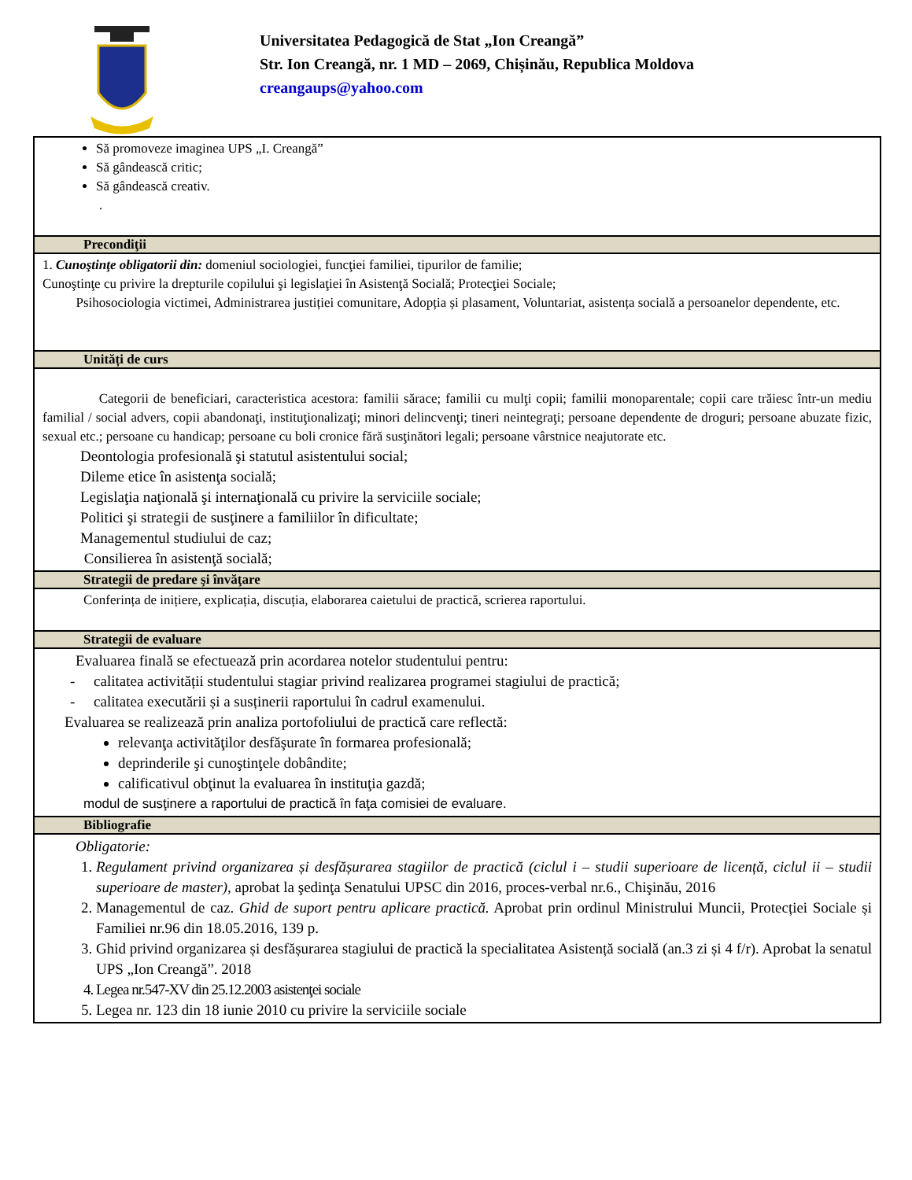Universitatea Pedagogică de Stat „Ion Creangă”
Str. Ion Creangă, nr. 1 MD – 2069, Chișinău, Republica Moldova
creangaups@yahoo.com
| Să promoveze imaginea UPS „I. Creangă” Să gândească critic; Să gândească creativ. . |
| Precondiţii |
| 1. Cunoştinţe obligatorii din: domeniul sociologiei, funcţiei familiei, tipurilor de familie; Cunoştinţe cu privire la drepturile copilului şi legislaţiei în Asistenţă Socială; Protecţiei Sociale; Psihosociologia victimei, Administrarea justiției comunitare, Adopția și plasament, Voluntariat, asistența socială a persoanelor dependente, etc. |
| Unități de curs |
| Categorii de beneficiari, caracteristica acestora: familii sărace; familii cu mulţi copii; familii monoparentale; copii care trăiesc într-un mediu familial / social advers, copii abandonaţi, instituţionalizaţi; minori delincvenţi; tineri neintegraţi; persoane dependente de droguri; persoane abuzate fizic, sexual etc.; persoane cu handicap; persoane cu boli cronice fără susţinători legali; persoane vârstnice neajutorate etc. Deontologia profesională şi statutul asistentului social; Dileme etice în asistenţa socială; Legislaţia naţională şi internaţională cu privire la serviciile sociale; Politici şi strategii de susţinere a familiilor în dificultate; Managementul studiului de caz; Consilierea în asistenţă socială; |
| Strategii de predare şi învăţare |
| Conferința de inițiere, explicația, discuția, elaborarea caietului de practică, scrierea raportului. |
| Strategii de evaluare |
| Evaluarea finală se efectuează prin acordarea notelor studentului pentru: - calitatea activității studentului stagiar privind realizarea programei stagiului de practică; - calitatea executării și a susținerii raportului în cadrul examenului. Evaluarea se realizează prin analiza portofoliului de practică care reflectă: relevanţa activităţilor desfăşurate în formarea profesională; deprinderile şi cunoştinţele dobândite; calificativul obţinut la evaluarea în instituţia gazdă; modul de susţinere a raportului de practică în faţa comisiei de evaluare. |
| Bibliografie |
| Obligatorie: 1. Regulament privind organizarea și desfășurarea stagiilor de practică (ciclul i – studii superioare de licență, ciclul ii – studii superioare de master), aprobat la şedinţa Senatului UPSC din 2016, proces-verbal nr.6., Chişinău, 2016 2. Managementul de caz. Ghid de suport pentru aplicare practică. Aprobat prin ordinul Ministrului Muncii, Protecției Sociale și Familiei nr.96 din 18.05.2016, 139 p. 3. Ghid privind organizarea și desfășurarea stagiului de practică la specialitatea Asistență socială (an.3 zi și 4 f/r). Aprobat la senatul UPS „Ion Creangă”. 2018 4. Legea nr.547-XV din 25.12.2003 asistenţei sociale 5. Legea nr. 123 din 18 iunie 2010 cu privire la serviciile sociale |